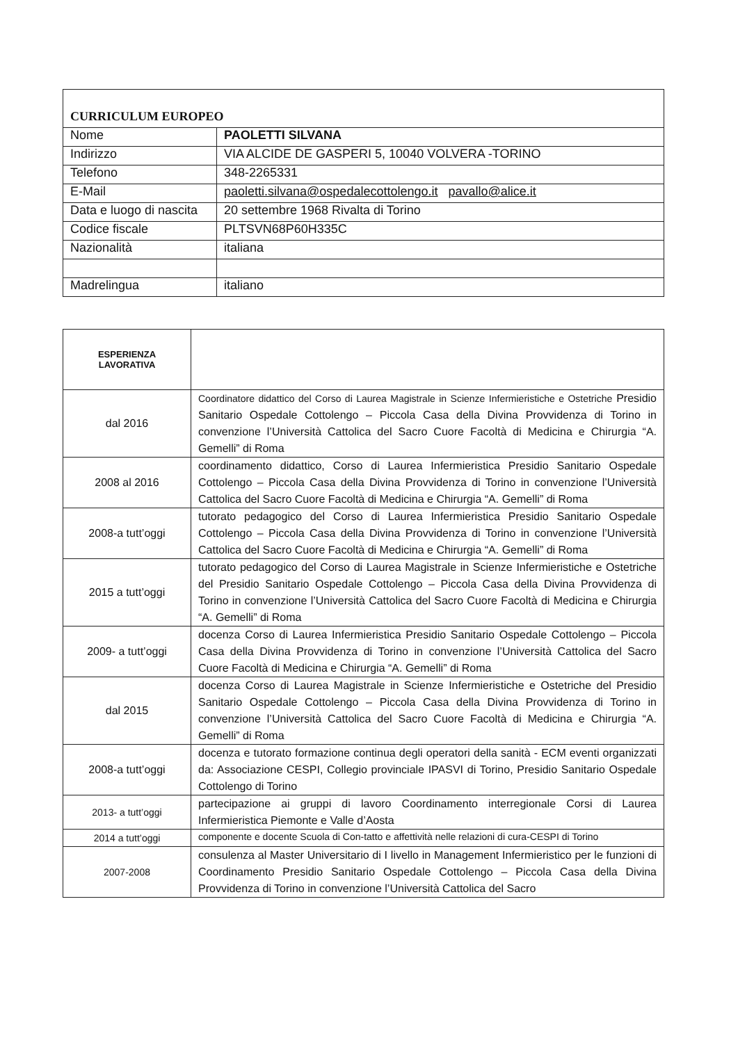| CURRICULUM EUROPEO | |
| Nome | PAOLETTI SILVANA |
| Indirizzo | VIA ALCIDE DE GASPERI 5, 10040 VOLVERA -TORINO |
| Telefono | 348-2265331 |
| E-Mail | paoletti.silvana@ospedalecottolengo.it pavallo@alice.it |
| Data e luogo di nascita | 20 settembre 1968 Rivalta di Torino |
| Codice fiscale | PLTSVN68P60H335C |
| Nazionalità | italiana |
| Madrelingua | italiano |
| ESPERIENZA LAVORATIVA | |
| dal 2016 | Coordinatore didattico del Corso di Laurea Magistrale in Scienze Infermieristiche e Ostetriche Presidio Sanitario Ospedale Cottolengo – Piccola Casa della Divina Provvidenza di Torino in convenzione l’Università Cattolica del Sacro Cuore Facoltà di Medicina e Chirurgia “A. Gemelli” di Roma |
| 2008 al 2016 | coordinamento didattico, Corso di Laurea Infermieristica Presidio Sanitario Ospedale Cottolengo – Piccola Casa della Divina Provvidenza di Torino in convenzione l’Università Cattolica del Sacro Cuore Facoltà di Medicina e Chirurgia “A. Gemelli” di Roma |
| 2008-a tutt’oggi | tutorato pedagogico del Corso di Laurea Infermieristica Presidio Sanitario Ospedale Cottolengo – Piccola Casa della Divina Provvidenza di Torino in convenzione l’Università Cattolica del Sacro Cuore Facoltà di Medicina e Chirurgia “A. Gemelli” di Roma |
| 2015 a tutt’oggi | tutorato pedagogico del Corso di Laurea Magistrale in Scienze Infermieristiche e Ostetriche del Presidio Sanitario Ospedale Cottolengo – Piccola Casa della Divina Provvidenza di Torino in convenzione l’Università Cattolica del Sacro Cuore Facoltà di Medicina e Chirurgia “A. Gemelli” di Roma |
| 2009- a tutt’oggi | docenza Corso di Laurea Infermieristica Presidio Sanitario Ospedale Cottolengo – Piccola Casa della Divina Provvidenza di Torino in convenzione l’Università Cattolica del Sacro Cuore Facoltà di Medicina e Chirurgia “A. Gemelli” di Roma |
| dal 2015 | docenza Corso di Laurea Magistrale in Scienze Infermieristiche e Ostetriche del Presidio Sanitario Ospedale Cottolengo – Piccola Casa della Divina Provvidenza di Torino in convenzione l’Università Cattolica del Sacro Cuore Facoltà di Medicina e Chirurgia “A. Gemelli” di Roma |
| 2008-a tutt’oggi | docenza e tutorato formazione continua degli operatori della sanità - ECM eventi organizzati da: Associazione CESPI, Collegio provinciale IPASVI di Torino, Presidio Sanitario Ospedale Cottolengo di Torino |
| 2013- a tutt’oggi | partecipazione ai gruppi di lavoro Coordinamento interregionale Corsi di Laurea Infermieristica Piemonte e Valle d’Aosta |
| 2014 a tutt’oggi | componente e docente Scuola di Con-tatto e affettività nelle relazioni di cura-CESPI di Torino |
| 2007-2008 | consulenza al Master Universitario di I livello in Management Infermieristico per le funzioni di Coordinamento Presidio Sanitario Ospedale Cottolengo – Piccola Casa della Divina Provvidenza di Torino in convenzione l’Università Cattolica del Sacro |